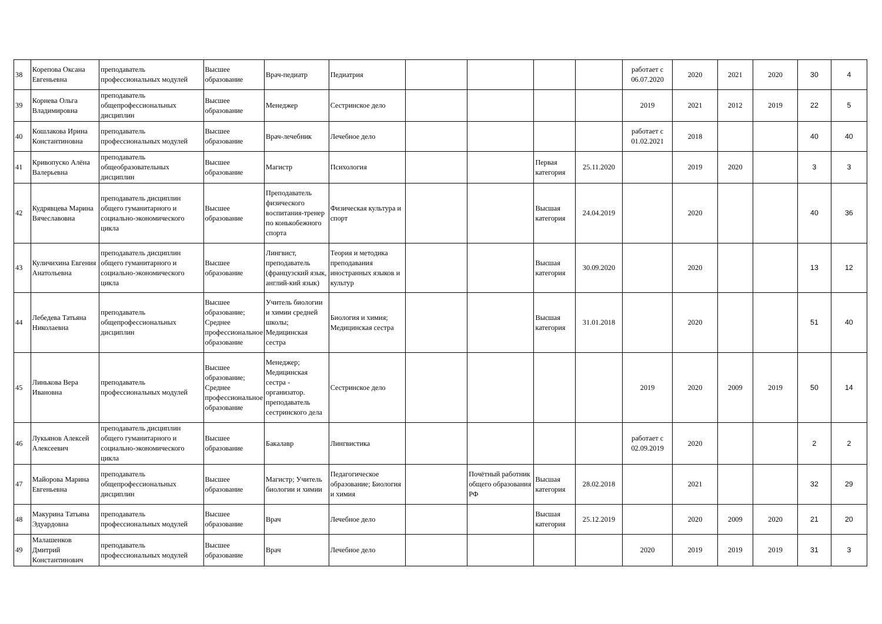| 38 | Корепова Оксана Евгеньевна | преподаватель профессиональных модулей | Высшее образование | Врач-педиатр | Педиатрия | | | | | работает с 06.07.2020 | 2020 | 2021 | 2020 | 30 | 4 |
| 39 | Корнева Ольга Владимировна | преподаватель общепрофессиональных дисциплин | Высшее образование | Менеджер | Сестринское дело | | | | | 2019 | 2021 | 2012 | 2019 | 22 | 5 |
| 40 | Кошлакова Ирина Константиновна | преподаватель профессиональных модулей | Высшее образование | Врач-лечебник | Лечебное дело | | | | | работает с 01.02.2021 | 2018 | | | 40 | 40 |
| 41 | Кривопуско Алёна Валерьевна | преподаватель общеобразовательных дисциплин | Высшее образование | Магистр | Психология | | | Первая категория | 25.11.2020 | | 2019 | 2020 | | 3 | 3 |
| 42 | Кудрявцева Марина Вячеславовна | преподаватель дисциплин общего гуманитарного и социально-экономического цикла | Высшее образование | Преподаватель физического воспитания-тренер по конькобежного спорта | Физическая культура и спорт | | | Высшая категория | 24.04.2019 | | 2020 | | | 40 | 36 |
| 43 | Куличихина Евгения Анатольевна | преподаватель дисциплин общего гуманитарного и социально-экономического цикла | Высшее образование | Лингвист, преподаватель (французский язык, англий-кий язык) | Теория и методика преподавания иностранных языков и культур | | | Высшая категория | 30.09.2020 | | 2020 | | | 13 | 12 |
| 44 | Лебедева Татьяна Николаевна | преподаватель общепрофессиональных дисциплин | Высшее образование; Среднее профессиональное образование | Учитель биологии и химии средней школы; Медицинская сестра | Биология и химия; Медицинская сестра | | | Высшая категория | 31.01.2018 | | 2020 | | | 51 | 40 |
| 45 | Линькова Вера Ивановна | преподаватель профессиональных модулей | Высшее образование; Среднее профессиональное образование | Менеджер; Медицинская сестра - организатор. преподаватель сестринского дела | Сестринское дело | | | | | 2019 | 2020 | 2009 | 2019 | 50 | 14 |
| 46 | Лукьянов Алексей Алексеевич | преподаватель дисциплин общего гуманитарного и социально-экономического цикла | Высшее образование | Бакалавр | Лингвистика | | | | | работает с 02.09.2019 | 2020 | | | 2 | 2 |
| 47 | Майорова Марина Евгеньевна | преподаватель общепрофессиональных дисциплин | Высшее образование | Магистр; Учитель биологии и химии | Педагогическое образование; Биология и химия | | Почётный работник общего образования РФ | Высшая категория | 28.02.2018 | | 2021 | | | 32 | 29 |
| 48 | Макурина Татьяна Эдуардовна | преподаватель профессиональных модулей | Высшее образование | Врач | Лечебное дело | | | Высшая категория | 25.12.2019 | | 2020 | 2009 | 2020 | 21 | 20 |
| 49 | Малашенков Дмитрий Константинович | преподаватель профессиональных модулей | Высшее образование | Врач | Лечебное дело | | | | | 2020 | 2019 | 2019 | 2019 | 31 | 3 |